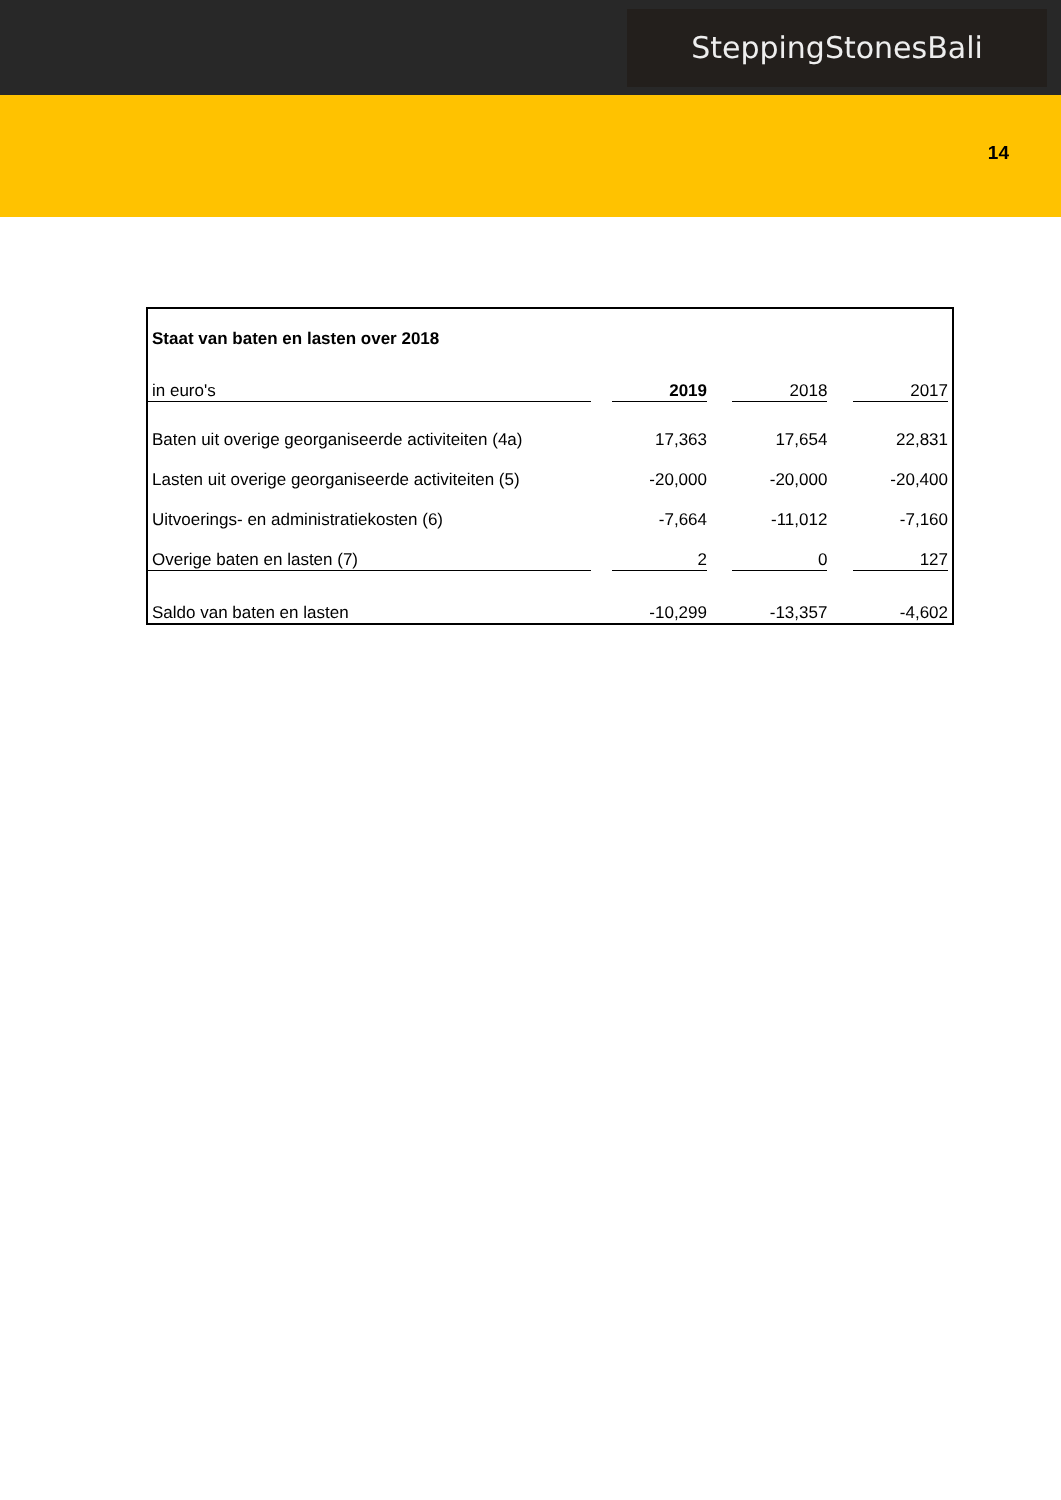SteppingStonesBali
14
| Staat van baten en lasten over 2018 | | | |
| in euro's | 2019 | 2018 | 2017 |
| Baten uit overige georganiseerde activiteiten (4a) | 17,363 | 17,654 | 22,831 |
| Lasten uit overige georganiseerde activiteiten (5) | -20,000 | -20,000 | -20,400 |
| Uitvoerings- en administratiekosten (6) | -7,664 | -11,012 | -7,160 |
| Overige baten en lasten (7) | 2 | 0 | 127 |
| Saldo van baten en lasten | -10,299 | -13,357 | -4,602 |